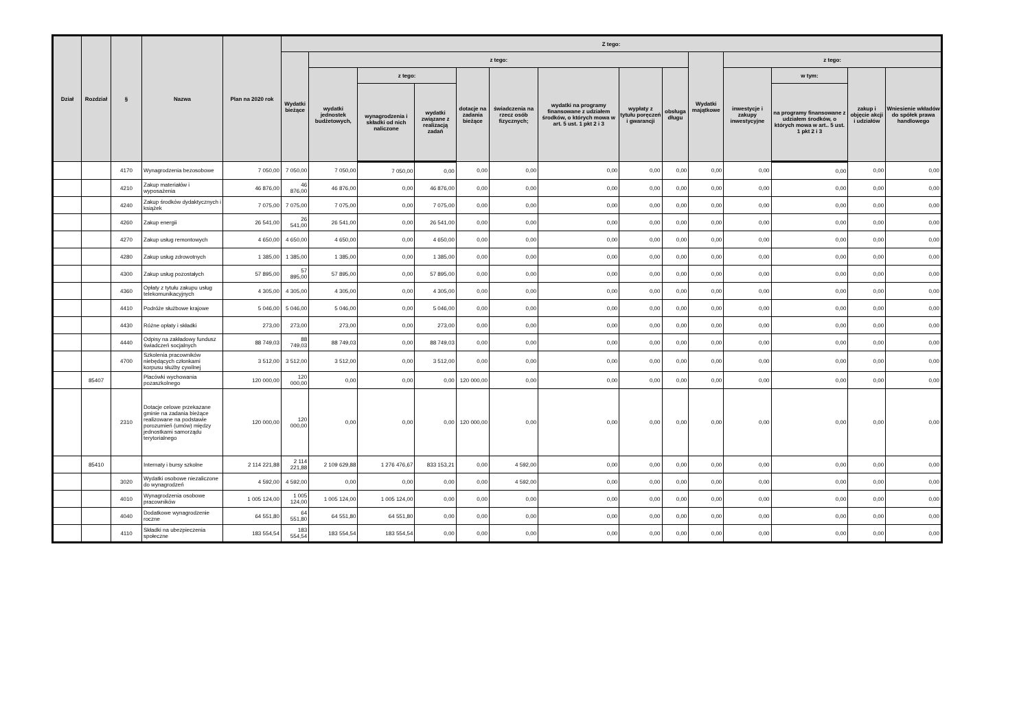| Dział | Rozdział | § | Nazwa | Plan na 2020 rok | Z tego: | | | | | | | | | | | | | |
| --- | --- | --- | --- | --- | --- | --- | --- | --- | --- | --- | --- | --- | --- | --- | --- | --- | --- | --- |
| | | | | | Wydatki bieżące | z tego: | | | | | | | | Wydatki majątkowe | z tego: | | | |
| | | | | | | wydatki jednostek budżetowych, | z tego: | | dotacje na zadania bieżące | świadczenia na rzecz osób fizycznych; | wydatki na programy finansowane z udziałem środków, o których mowa w art. 5 ust. 1 pkt 2 i 3 | wypłaty z tytułu poręczeń i gwarancji | obsługa długu | | inwestycje i zakupy inwestycyjne | w tym: | zakup i objęcie akcji i udziałów | Wniesienie wkładów do spółek prawa handlowego |
| | | | | | | | wynagrodzenia i składki od nich naliczone | wydatki związane z realizacją zadań | | | | | | | | na programy finansowane z udziałem środków, o których mowa w art.. 5 ust. 1 pkt 2 i 3 | | |
| | | 4170 | Wynagrodzenia bezosobowe | 7 050,00 | 7 050,00 | 7 050,00 | 7 050,00 | 0,00 | 0,00 | 0,00 | 0,00 | 0,00 | 0,00 | 0,00 | 0,00 | 0,00 | 0,00 | 0,00 |
| | | 4210 | Zakup materiałów i wyposażenia | 46 876,00 | 46 876,00 | 46 876,00 | 0,00 | 46 876,00 | 0,00 | 0,00 | 0,00 | 0,00 | 0,00 | 0,00 | 0,00 | 0,00 | 0,00 | 0,00 |
| | | 4240 | Zakup środków dydaktycznych i książek | 7 075,00 | 7 075,00 | 7 075,00 | 0,00 | 7 075,00 | 0,00 | 0,00 | 0,00 | 0,00 | 0,00 | 0,00 | 0,00 | 0,00 | 0,00 | 0,00 |
| | | 4260 | Zakup energii | 26 541,00 | 26 541,00 | 26 541,00 | 0,00 | 26 541,00 | 0,00 | 0,00 | 0,00 | 0,00 | 0,00 | 0,00 | 0,00 | 0,00 | 0,00 | 0,00 |
| | | 4270 | Zakup usług remontowych | 4 650,00 | 4 650,00 | 4 650,00 | 0,00 | 4 650,00 | 0,00 | 0,00 | 0,00 | 0,00 | 0,00 | 0,00 | 0,00 | 0,00 | 0,00 | 0,00 |
| | | 4280 | Zakup usług zdrowotnych | 1 385,00 | 1 385,00 | 1 385,00 | 0,00 | 1 385,00 | 0,00 | 0,00 | 0,00 | 0,00 | 0,00 | 0,00 | 0,00 | 0,00 | 0,00 | 0,00 |
| | | 4300 | Zakup usług pozostałych | 57 895,00 | 57 895,00 | 57 895,00 | 0,00 | 57 895,00 | 0,00 | 0,00 | 0,00 | 0,00 | 0,00 | 0,00 | 0,00 | 0,00 | 0,00 | 0,00 |
| | | 4360 | Opłaty z tytułu zakupu usług telekomunikacyjnych | 4 305,00 | 4 305,00 | 4 305,00 | 0,00 | 4 305,00 | 0,00 | 0,00 | 0,00 | 0,00 | 0,00 | 0,00 | 0,00 | 0,00 | 0,00 | 0,00 |
| | | 4410 | Podróże służbowe krajowe | 5 046,00 | 5 046,00 | 5 046,00 | 0,00 | 5 046,00 | 0,00 | 0,00 | 0,00 | 0,00 | 0,00 | 0,00 | 0,00 | 0,00 | 0,00 | 0,00 |
| | | 4430 | Różne opłaty i składki | 273,00 | 273,00 | 273,00 | 0,00 | 273,00 | 0,00 | 0,00 | 0,00 | 0,00 | 0,00 | 0,00 | 0,00 | 0,00 | 0,00 | 0,00 |
| | | 4440 | Odpisy na zakładowy fundusz świadczeń socjalnych | 88 749,03 | 88 749,03 | 88 749,03 | 0,00 | 88 749,03 | 0,00 | 0,00 | 0,00 | 0,00 | 0,00 | 0,00 | 0,00 | 0,00 | 0,00 | 0,00 |
| | | 4700 | Szkolenia pracowników niebędących członkami korpusu służby cywilnej | 3 512,00 | 3 512,00 | 3 512,00 | 0,00 | 3 512,00 | 0,00 | 0,00 | 0,00 | 0,00 | 0,00 | 0,00 | 0,00 | 0,00 | 0,00 | 0,00 |
| | 85407 | | Placówki wychowania pozaszkolnego | 120 000,00 | 120 000,00 | 0,00 | 0,00 | 0,00 | 120 000,00 | 0,00 | 0,00 | 0,00 | 0,00 | 0,00 | 0,00 | 0,00 | 0,00 | 0,00 |
| | | 2310 | Dotacje celowe przekazane gminie na zadania bieżące realizowane na podstawie porozumień (umów) między jednostkami samorządu terytorialnego | 120 000,00 | 120 000,00 | 0,00 | 0,00 | 0,00 | 120 000,00 | 0,00 | 0,00 | 0,00 | 0,00 | 0,00 | 0,00 | 0,00 | 0,00 | 0,00 |
| | 85410 | | Internaty i bursy szkolne | 2 114 221,88 | 2 114 221,88 | 2 109 629,88 | 1 276 476,67 | 833 153,21 | 0,00 | 4 592,00 | 0,00 | 0,00 | 0,00 | 0,00 | 0,00 | 0,00 | 0,00 | 0,00 |
| | | 3020 | Wydatki osobowe niezaliczone do wynagrodzeń | 4 592,00 | 4 592,00 | 0,00 | 0,00 | 0,00 | 0,00 | 4 592,00 | 0,00 | 0,00 | 0,00 | 0,00 | 0,00 | 0,00 | 0,00 | 0,00 |
| | | 4010 | Wynagrodzenia osobowe pracowników | 1 005 124,00 | 1 005 124,00 | 1 005 124,00 | 1 005 124,00 | 0,00 | 0,00 | 0,00 | 0,00 | 0,00 | 0,00 | 0,00 | 0,00 | 0,00 | 0,00 | 0,00 |
| | | 4040 | Dodatkowe wynagrodzenie roczne | 64 551,80 | 64 551,80 | 64 551,80 | 64 551,80 | 0,00 | 0,00 | 0,00 | 0,00 | 0,00 | 0,00 | 0,00 | 0,00 | 0,00 | 0,00 | 0,00 |
| | | 4110 | Składki na ubezpieczenia społeczne | 183 554,54 | 183 554,54 | 183 554,54 | 183 554,54 | 0,00 | 0,00 | 0,00 | 0,00 | 0,00 | 0,00 | 0,00 | 0,00 | 0,00 | 0,00 | 0,00 |